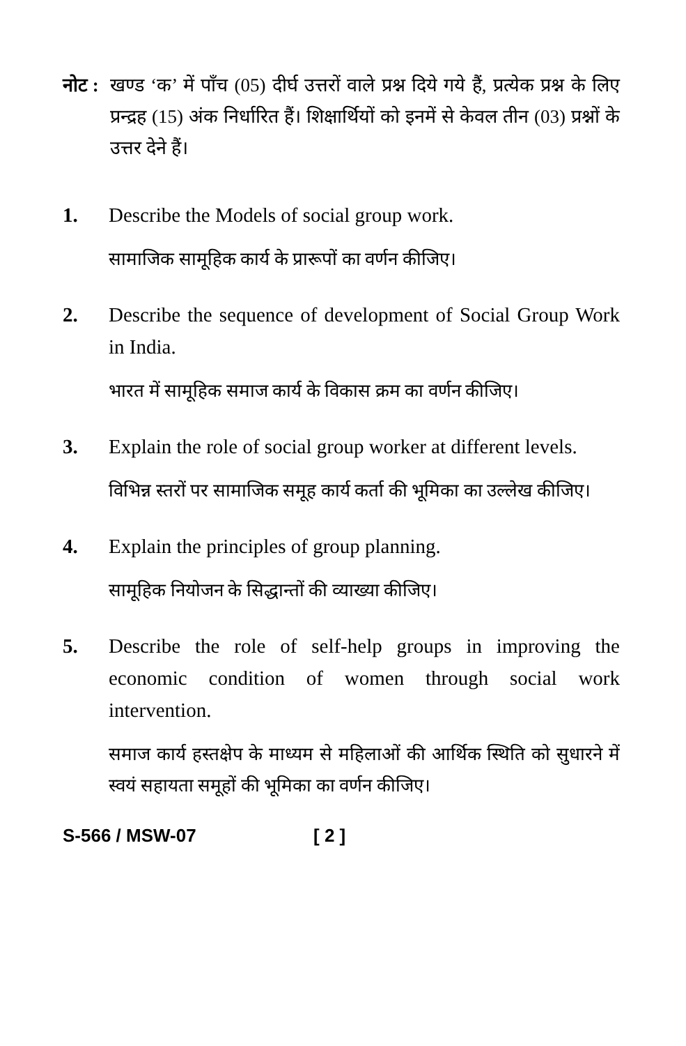नोट :
खण्ड ‘क’ में पाँच (05) दीर्घ उत्तरों वाले प्रश्न दिये गये हैं, प्रत्येक प्रश्न के लिए प्रन्द्रह (15) अंक निर्धारित हैं। शिक्षार्थियों को इनमें से केवल तीन (03) प्रश्नों के उत्तर देने हैं।
1. Describe the Models of social group work.
सामाजिक सामूहिक कार्य के प्रारूपों का वर्णन कीजिए।
2. Describe the sequence of development of Social Group Work in India.
भारत में सामूहिक समाज कार्य के विकास क्रम का वर्णन कीजिए।
3. Explain the role of social group worker at different levels.
विभिन्न स्तरों पर सामाजिक समूह कार्य कर्ता की भूमिका का उल्लेख कीजिए।
4. Explain the principles of group planning.
सामूहिक नियोजन के सिद्धान्तों की व्याख्या कीजिए।
5. Describe the role of self-help groups in improving the economic condition of women through social work intervention.
समाज कार्य हस्तक्षेप के माध्यम से महिलाओं की आर्थिक स्थिति को सुधारने में स्वयं सहायता समूहों की भूमिका का वर्णन कीजिए।
S-566 / MSW-07 [ 2 ]